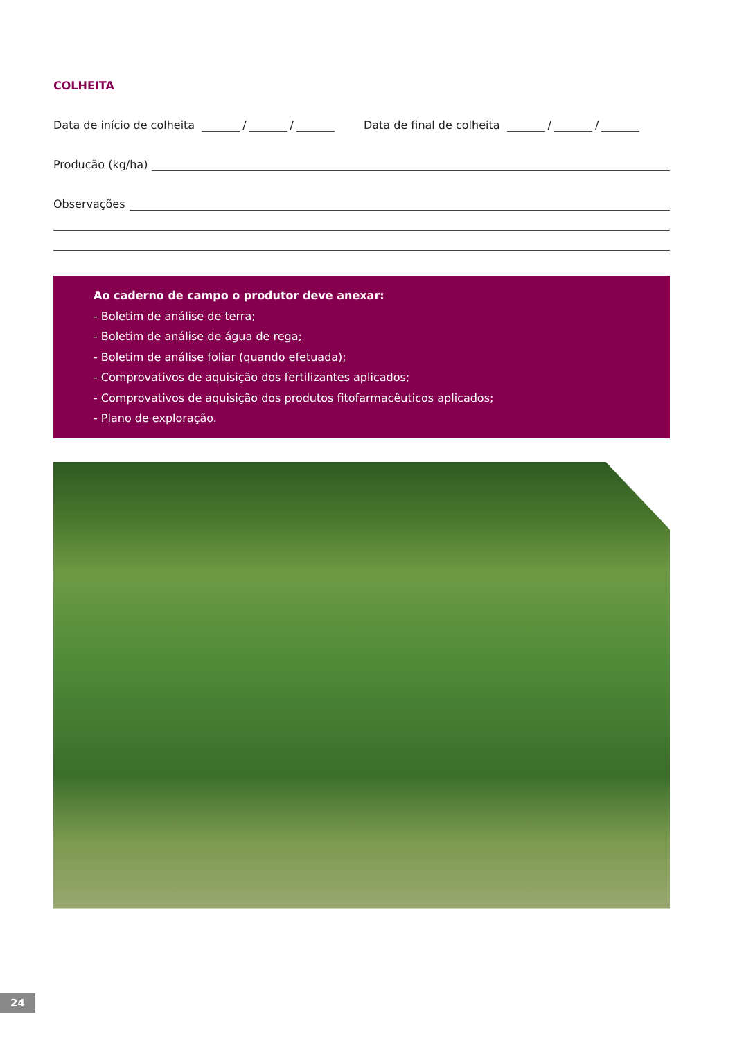COLHEITA
Data de início de colheita / / Data de final de colheita / /
Produção (kg/ha)
Observações
Ao caderno de campo o produtor deve anexar:
- Boletim de análise de terra;
- Boletim de análise de água de rega;
- Boletim de análise foliar (quando efetuada);
- Comprovativos de aquisição dos fertilizantes aplicados;
- Comprovativos de aquisição dos produtos fitofarmacêuticos aplicados;
- Plano de exploração.
24